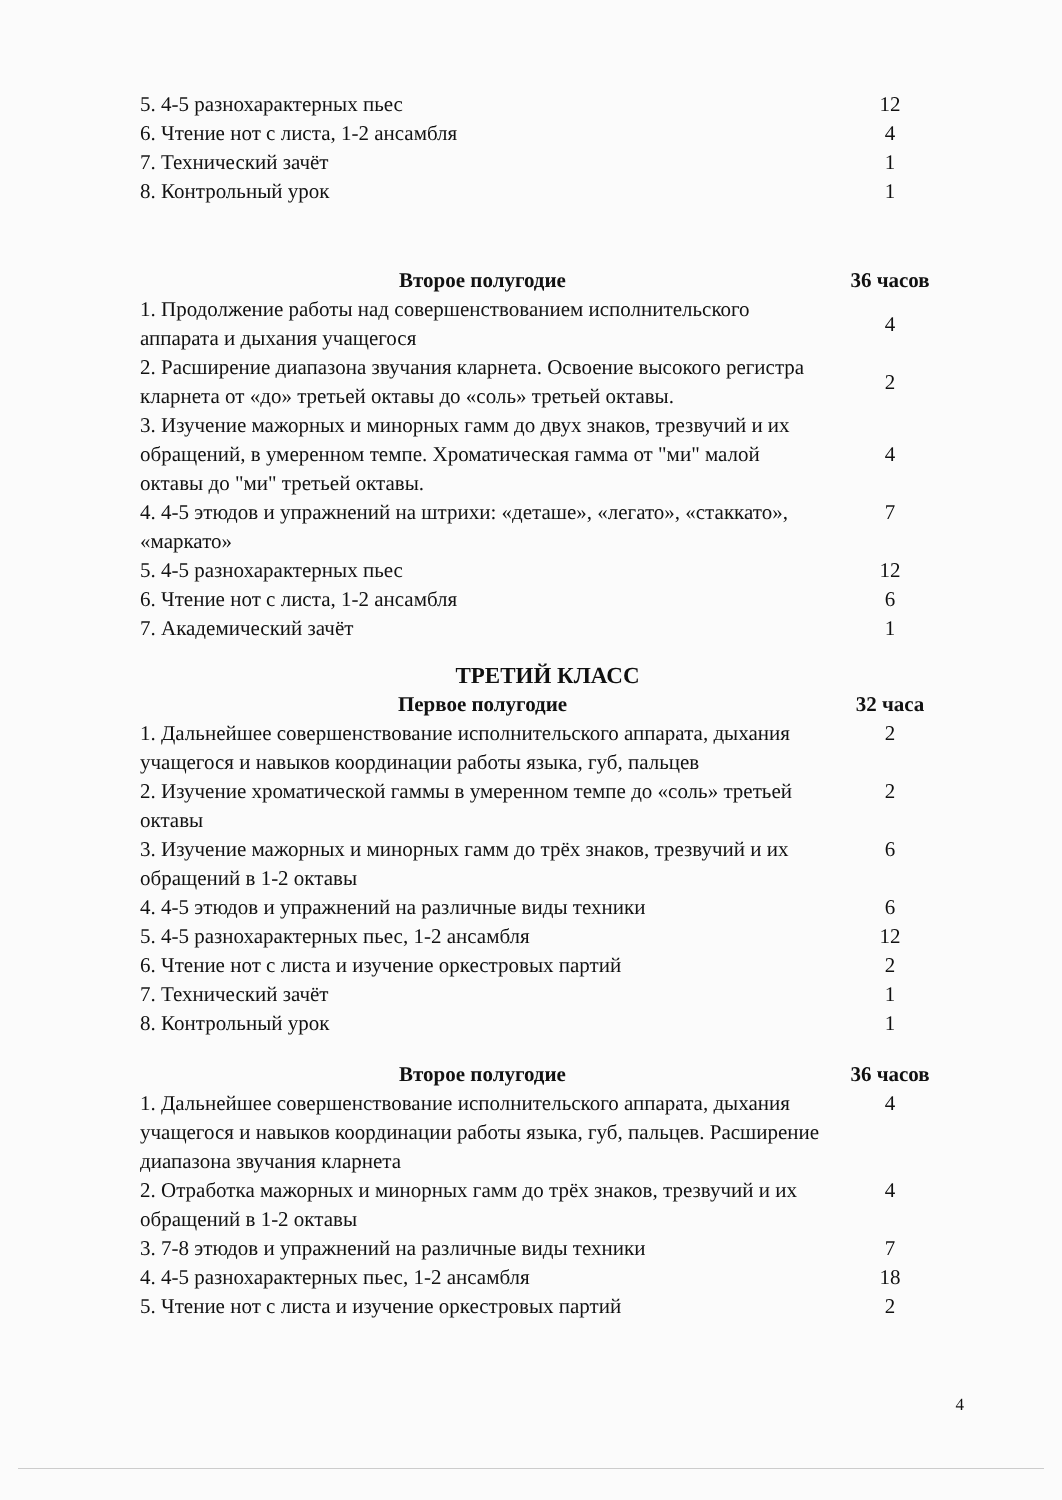| 5. 4-5 разнохарактерных пьес | 12 |
| 6. Чтение нот с листа, 1-2 ансамбля | 4 |
| 7. Технический зачёт | 1 |
| 8. Контрольный урок | 1 |
| Второе полугодие | 36 часов |
| 1. Продолжение работы над совершенствованием исполнительского аппарата и дыхания учащегося | 4 |
| 2. Расширение диапазона звучания кларнета. Освоение высокого регистра кларнета от «до» третьей октавы до «соль» третьей октавы. | 2 |
| 3. Изучение мажорных и минорных гамм до двух знаков, трезвучий и их обращений, в умеренном темпе. Хроматическая гамма от "ми" малой октавы до "ми" третьей октавы. | 4 |
| 4. 4-5 этюдов и упражнений на штрихи: «деташе», «легато», «стаккато», «маркато» | 7 |
| 5. 4-5 разнохарактерных пьес | 12 |
| 6. Чтение нот с листа, 1-2 ансамбля | 6 |
| 7. Академический зачёт | 1 |
| ТРЕТИЙ КЛАСС | |
| Первое полугодие | 32 часа |
| 1. Дальнейшее совершенствование исполнительского аппарата, дыхания учащегося и навыков координации работы языка, губ, пальцев | 2 |
| 2. Изучение хроматической гаммы в умеренном темпе до «соль» третьей октавы | 2 |
| 3. Изучение мажорных и минорных гамм до трёх знаков, трезвучий и их обращений в 1-2 октавы | 6 |
| 4. 4-5 этюдов и упражнений на различные виды техники | 6 |
| 5. 4-5 разнохарактерных пьес, 1-2 ансамбля | 12 |
| 6. Чтение нот с листа и изучение оркестровых партий | 2 |
| 7. Технический зачёт | 1 |
| 8. Контрольный урок | 1 |
| Второе полугодие | 36 часов |
| 1. Дальнейшее совершенствование исполнительского аппарата, дыхания учащегося и навыков координации работы языка, губ, пальцев. Расширение диапазона звучания кларнета | 4 |
| 2. Отработка мажорных и минорных гамм до трёх знаков, трезвучий и их обращений в 1-2 октавы | 4 |
| 3. 7-8 этюдов и упражнений на различные виды техники | 7 |
| 4. 4-5 разнохарактерных пьес, 1-2 ансамбля | 18 |
| 5. Чтение нот с листа и изучение оркестровых партий | 2 |
4